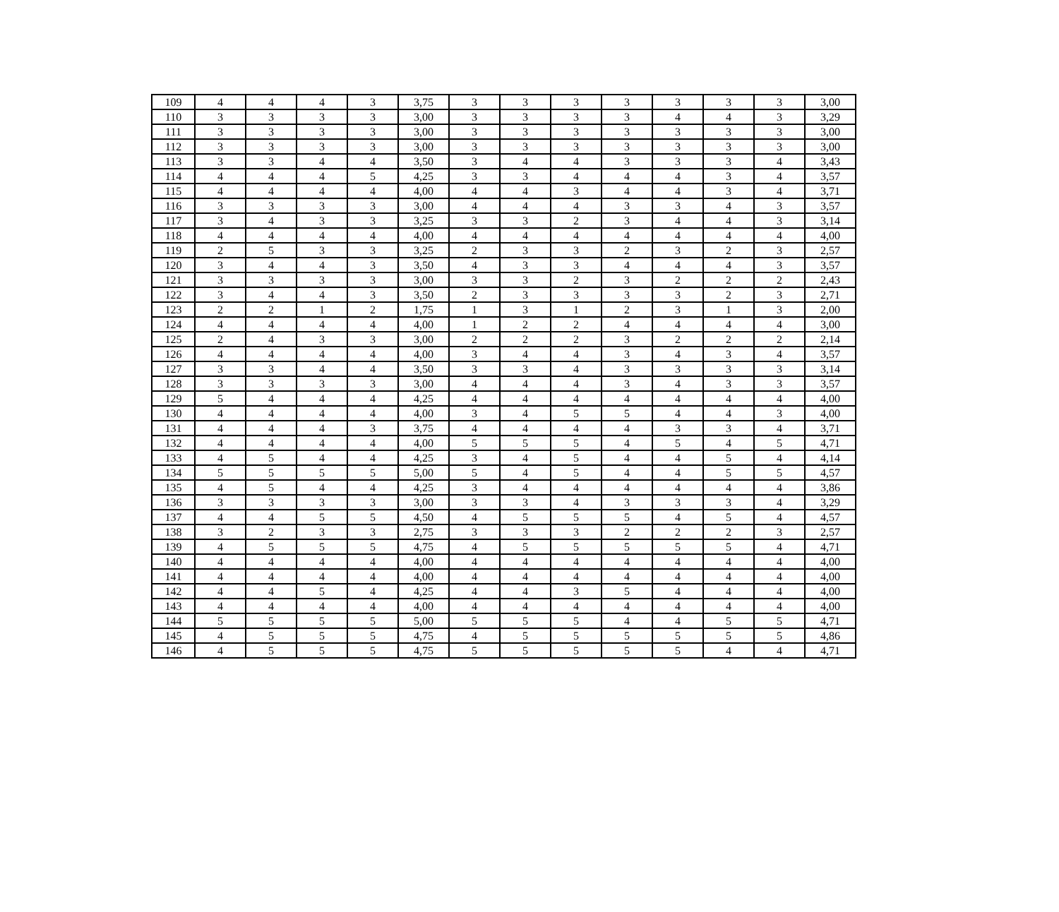| 109 | 4 | 4 | 4 | 3 | 3,75 | 3 | 3 | 3 | 3 | 3 | 3 | 3 | 3,00 |
| 110 | 3 | 3 | 3 | 3 | 3,00 | 3 | 3 | 3 | 3 | 4 | 4 | 3 | 3,29 |
| 111 | 3 | 3 | 3 | 3 | 3,00 | 3 | 3 | 3 | 3 | 3 | 3 | 3 | 3,00 |
| 112 | 3 | 3 | 3 | 3 | 3,00 | 3 | 3 | 3 | 3 | 3 | 3 | 3 | 3,00 |
| 113 | 3 | 3 | 4 | 4 | 3,50 | 3 | 4 | 4 | 3 | 3 | 3 | 4 | 3,43 |
| 114 | 4 | 4 | 4 | 5 | 4,25 | 3 | 3 | 4 | 4 | 4 | 3 | 4 | 3,57 |
| 115 | 4 | 4 | 4 | 4 | 4,00 | 4 | 4 | 3 | 4 | 4 | 3 | 4 | 3,71 |
| 116 | 3 | 3 | 3 | 3 | 3,00 | 4 | 4 | 4 | 3 | 3 | 4 | 3 | 3,57 |
| 117 | 3 | 4 | 3 | 3 | 3,25 | 3 | 3 | 2 | 3 | 4 | 4 | 3 | 3,14 |
| 118 | 4 | 4 | 4 | 4 | 4,00 | 4 | 4 | 4 | 4 | 4 | 4 | 4 | 4,00 |
| 119 | 2 | 5 | 3 | 3 | 3,25 | 2 | 3 | 3 | 2 | 3 | 2 | 3 | 2,57 |
| 120 | 3 | 4 | 4 | 3 | 3,50 | 4 | 3 | 3 | 4 | 4 | 4 | 3 | 3,57 |
| 121 | 3 | 3 | 3 | 3 | 3,00 | 3 | 3 | 2 | 3 | 2 | 2 | 2 | 2,43 |
| 122 | 3 | 4 | 4 | 3 | 3,50 | 2 | 3 | 3 | 3 | 3 | 2 | 3 | 2,71 |
| 123 | 2 | 2 | 1 | 2 | 1,75 | 1 | 3 | 1 | 2 | 3 | 1 | 3 | 2,00 |
| 124 | 4 | 4 | 4 | 4 | 4,00 | 1 | 2 | 2 | 4 | 4 | 4 | 4 | 3,00 |
| 125 | 2 | 4 | 3 | 3 | 3,00 | 2 | 2 | 2 | 3 | 2 | 2 | 2 | 2,14 |
| 126 | 4 | 4 | 4 | 4 | 4,00 | 3 | 4 | 4 | 3 | 4 | 3 | 4 | 3,57 |
| 127 | 3 | 3 | 4 | 4 | 3,50 | 3 | 3 | 4 | 3 | 3 | 3 | 3 | 3,14 |
| 128 | 3 | 3 | 3 | 3 | 3,00 | 4 | 4 | 4 | 3 | 4 | 3 | 3 | 3,57 |
| 129 | 5 | 4 | 4 | 4 | 4,25 | 4 | 4 | 4 | 4 | 4 | 4 | 4 | 4,00 |
| 130 | 4 | 4 | 4 | 4 | 4,00 | 3 | 4 | 5 | 5 | 4 | 4 | 3 | 4,00 |
| 131 | 4 | 4 | 4 | 3 | 3,75 | 4 | 4 | 4 | 4 | 3 | 3 | 4 | 3,71 |
| 132 | 4 | 4 | 4 | 4 | 4,00 | 5 | 5 | 5 | 4 | 5 | 4 | 5 | 4,71 |
| 133 | 4 | 5 | 4 | 4 | 4,25 | 3 | 4 | 5 | 4 | 4 | 5 | 4 | 4,14 |
| 134 | 5 | 5 | 5 | 5 | 5,00 | 5 | 4 | 5 | 4 | 4 | 5 | 5 | 4,57 |
| 135 | 4 | 5 | 4 | 4 | 4,25 | 3 | 4 | 4 | 4 | 4 | 4 | 4 | 3,86 |
| 136 | 3 | 3 | 3 | 3 | 3,00 | 3 | 3 | 4 | 3 | 3 | 3 | 4 | 3,29 |
| 137 | 4 | 4 | 5 | 5 | 4,50 | 4 | 5 | 5 | 5 | 4 | 5 | 4 | 4,57 |
| 138 | 3 | 2 | 3 | 3 | 2,75 | 3 | 3 | 3 | 2 | 2 | 2 | 3 | 2,57 |
| 139 | 4 | 5 | 5 | 5 | 4,75 | 4 | 5 | 5 | 5 | 5 | 5 | 4 | 4,71 |
| 140 | 4 | 4 | 4 | 4 | 4,00 | 4 | 4 | 4 | 4 | 4 | 4 | 4 | 4,00 |
| 141 | 4 | 4 | 4 | 4 | 4,00 | 4 | 4 | 4 | 4 | 4 | 4 | 4 | 4,00 |
| 142 | 4 | 4 | 5 | 4 | 4,25 | 4 | 4 | 3 | 5 | 4 | 4 | 4 | 4,00 |
| 143 | 4 | 4 | 4 | 4 | 4,00 | 4 | 4 | 4 | 4 | 4 | 4 | 4 | 4,00 |
| 144 | 5 | 5 | 5 | 5 | 5,00 | 5 | 5 | 5 | 4 | 4 | 5 | 5 | 4,71 |
| 145 | 4 | 5 | 5 | 5 | 4,75 | 4 | 5 | 5 | 5 | 5 | 5 | 5 | 4,86 |
| 146 | 4 | 5 | 5 | 5 | 4,75 | 5 | 5 | 5 | 5 | 5 | 4 | 4 | 4,71 |